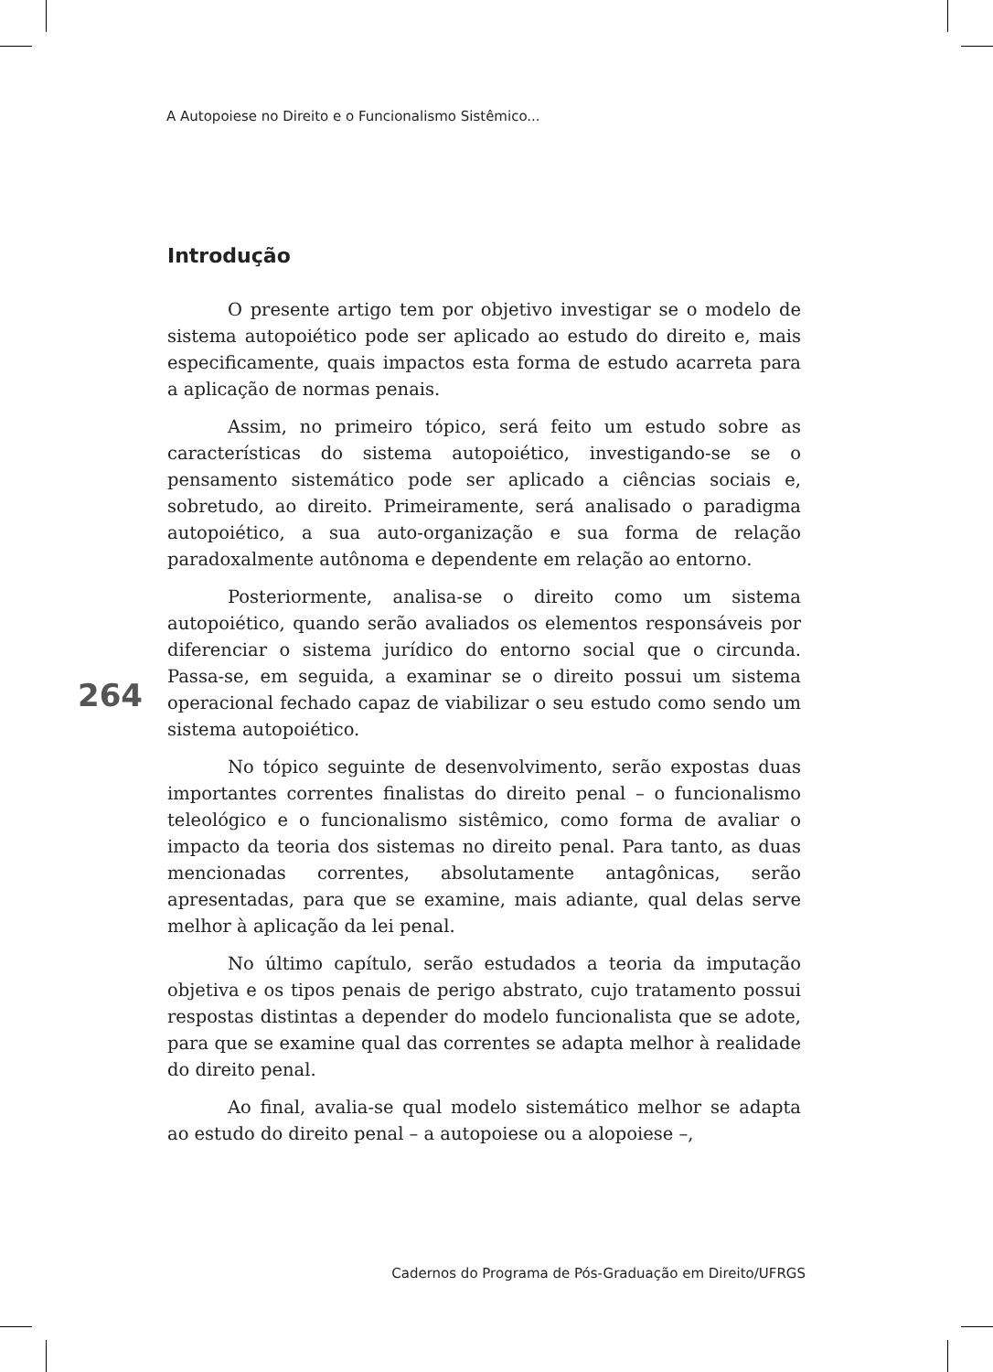A Autopoiese no Direito e o Funcionalismo Sistêmico...
Introdução
O presente artigo tem por objetivo investigar se o modelo de sistema autopoiético pode ser aplicado ao estudo do direito e, mais especificamente, quais impactos esta forma de estudo acarreta para a aplicação de normas penais.
Assim, no primeiro tópico, será feito um estudo sobre as características do sistema autopoiético, investigando-se se o pensamento sistemático pode ser aplicado a ciências sociais e, sobretudo, ao direito. Primeiramente, será analisado o paradigma autopoiético, a sua auto-organização e sua forma de relação paradoxalmente autônoma e dependente em relação ao entorno.
Posteriormente, analisa-se o direito como um sistema autopoiético, quando serão avaliados os elementos responsáveis por diferenciar o sistema jurídico do entorno social que o circunda. Passa-se, em seguida, a examinar se o direito possui um sistema operacional fechado capaz de viabilizar o seu estudo como sendo um sistema autopoiético.
No tópico seguinte de desenvolvimento, serão expostas duas importantes correntes finalistas do direito penal – o funcionalismo teleológico e o funcionalismo sistêmico, como forma de avaliar o impacto da teoria dos sistemas no direito penal. Para tanto, as duas mencionadas correntes, absolutamente antagônicas, serão apresentadas, para que se examine, mais adiante, qual delas serve melhor à aplicação da lei penal.
No último capítulo, serão estudados a teoria da imputação objetiva e os tipos penais de perigo abstrato, cujo tratamento possui respostas distintas a depender do modelo funcionalista que se adote, para que se examine qual das correntes se adapta melhor à realidade do direito penal.
Ao final, avalia-se qual modelo sistemático melhor se adapta ao estudo do direito penal – a autopoiese ou a alopoiese –,
264
Cadernos do Programa de Pós-Graduação em Direito/UFRGS